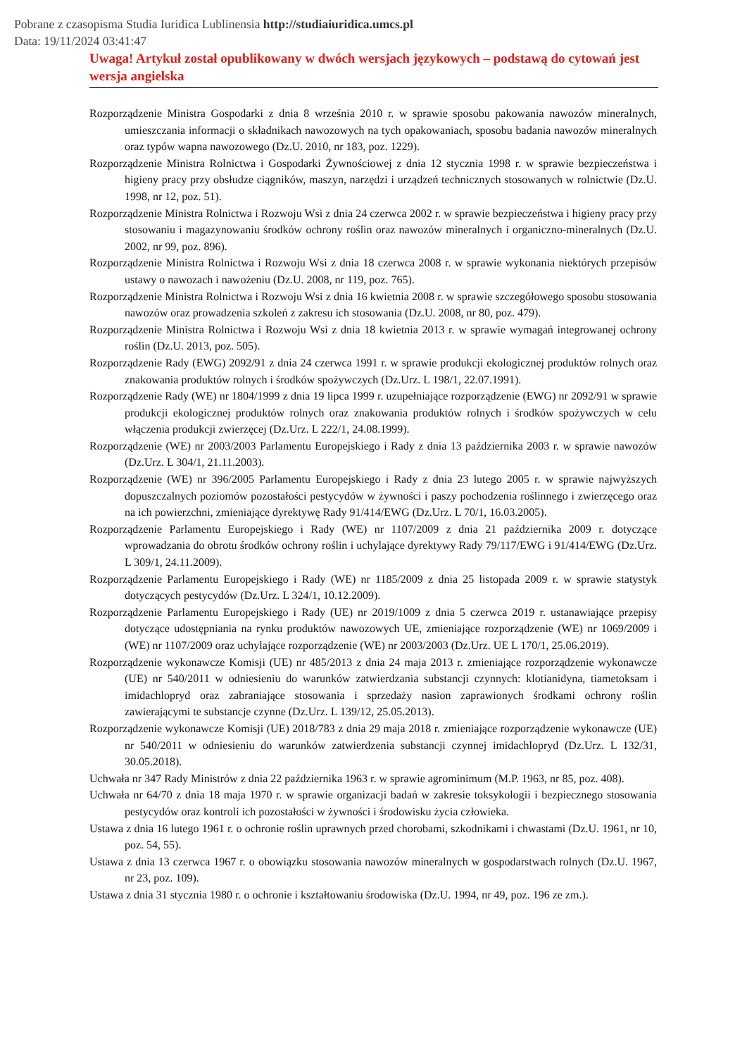Pobrane z czasopisma Studia Iuridica Lublinensia http://studiaiuridica.umcs.pl
Data: 19/11/2024 03:41:47
Uwaga! Artykuł został opublikowany w dwóch wersjach językowych – podstawą do cytowań jest wersja angielska
Rozporządzenie Ministra Gospodarki z dnia 8 września 2010 r. w sprawie sposobu pakowania nawozów mineralnych, umieszczania informacji o składnikach nawozowych na tych opakowaniach, sposobu badania nawozów mineralnych oraz typów wapna nawozowego (Dz.U. 2010, nr 183, poz. 1229).
Rozporządzenie Ministra Rolnictwa i Gospodarki Żywnościowej z dnia 12 stycznia 1998 r. w sprawie bezpieczeństwa i higieny pracy przy obsłudze ciągników, maszyn, narzędzi i urządzeń technicznych stosowanych w rolnictwie (Dz.U. 1998, nr 12, poz. 51).
Rozporządzenie Ministra Rolnictwa i Rozwoju Wsi z dnia 24 czerwca 2002 r. w sprawie bezpieczeństwa i higieny pracy przy stosowaniu i magazynowaniu środków ochrony roślin oraz nawozów mineralnych i organiczno-mineralnych (Dz.U. 2002, nr 99, poz. 896).
Rozporządzenie Ministra Rolnictwa i Rozwoju Wsi z dnia 18 czerwca 2008 r. w sprawie wykonania niektórych przepisów ustawy o nawozach i nawożeniu (Dz.U. 2008, nr 119, poz. 765).
Rozporządzenie Ministra Rolnictwa i Rozwoju Wsi z dnia 16 kwietnia 2008 r. w sprawie szczegółowego sposobu stosowania nawozów oraz prowadzenia szkoleń z zakresu ich stosowania (Dz.U. 2008, nr 80, poz. 479).
Rozporządzenie Ministra Rolnictwa i Rozwoju Wsi z dnia 18 kwietnia 2013 r. w sprawie wymagań integrowanej ochrony roślin (Dz.U. 2013, poz. 505).
Rozporządzenie Rady (EWG) 2092/91 z dnia 24 czerwca 1991 r. w sprawie produkcji ekologicznej produktów rolnych oraz znakowania produktów rolnych i środków spożywczych (Dz.Urz. L 198/1, 22.07.1991).
Rozporządzenie Rady (WE) nr 1804/1999 z dnia 19 lipca 1999 r. uzupełniające rozporządzenie (EWG) nr 2092/91 w sprawie produkcji ekologicznej produktów rolnych oraz znakowania produktów rolnych i środków spożywczych w celu włączenia produkcji zwierzęcej (Dz.Urz. L 222/1, 24.08.1999).
Rozporządzenie (WE) nr 2003/2003 Parlamentu Europejskiego i Rady z dnia 13 października 2003 r. w sprawie nawozów (Dz.Urz. L 304/1, 21.11.2003).
Rozporządzenie (WE) nr 396/2005 Parlamentu Europejskiego i Rady z dnia 23 lutego 2005 r. w sprawie najwyższych dopuszczalnych poziomów pozostałości pestycydów w żywności i paszy pochodzenia roślinnego i zwierzęcego oraz na ich powierzchni, zmieniające dyrektywę Rady 91/414/EWG (Dz.Urz. L 70/1, 16.03.2005).
Rozporządzenie Parlamentu Europejskiego i Rady (WE) nr 1107/2009 z dnia 21 października 2009 r. dotyczące wprowadzania do obrotu środków ochrony roślin i uchylające dyrektywy Rady 79/117/EWG i 91/414/EWG (Dz.Urz. L 309/1, 24.11.2009).
Rozporządzenie Parlamentu Europejskiego i Rady (WE) nr 1185/2009 z dnia 25 listopada 2009 r. w sprawie statystyk dotyczących pestycydów (Dz.Urz. L 324/1, 10.12.2009).
Rozporządzenie Parlamentu Europejskiego i Rady (UE) nr 2019/1009 z dnia 5 czerwca 2019 r. ustanawiające przepisy dotyczące udostępniania na rynku produktów nawozowych UE, zmieniające rozporządzenie (WE) nr 1069/2009 i (WE) nr 1107/2009 oraz uchylające rozporządzenie (WE) nr 2003/2003 (Dz.Urz. UE L 170/1, 25.06.2019).
Rozporządzenie wykonawcze Komisji (UE) nr 485/2013 z dnia 24 maja 2013 r. zmieniające rozporządzenie wykonawcze (UE) nr 540/2011 w odniesieniu do warunków zatwierdzania substancji czynnych: klotianidyna, tiametoksam i imidachlopryd oraz zabraniające stosowania i sprzedaży nasion zaprawionych środkami ochrony roślin zawierającymi te substancje czynne (Dz.Urz. L 139/12, 25.05.2013).
Rozporządzenie wykonawcze Komisji (UE) 2018/783 z dnia 29 maja 2018 r. zmieniające rozporządzenie wykonawcze (UE) nr 540/2011 w odniesieniu do warunków zatwierdzenia substancji czynnej imidachlopryd (Dz.Urz. L 132/31, 30.05.2018).
Uchwała nr 347 Rady Ministrów z dnia 22 października 1963 r. w sprawie agrominimum (M.P. 1963, nr 85, poz. 408).
Uchwała nr 64/70 z dnia 18 maja 1970 r. w sprawie organizacji badań w zakresie toksykologii i bezpiecznego stosowania pestycydów oraz kontroli ich pozostałości w żywności i środowisku życia człowieka.
Ustawa z dnia 16 lutego 1961 r. o ochronie roślin uprawnych przed chorobami, szkodnikami i chwastami (Dz.U. 1961, nr 10, poz. 54, 55).
Ustawa z dnia 13 czerwca 1967 r. o obowiązku stosowania nawozów mineralnych w gospodarstwach rolnych (Dz.U. 1967, nr 23, poz. 109).
Ustawa z dnia 31 stycznia 1980 r. o ochronie i kształtowaniu środowiska (Dz.U. 1994, nr 49, poz. 196 ze zm.).